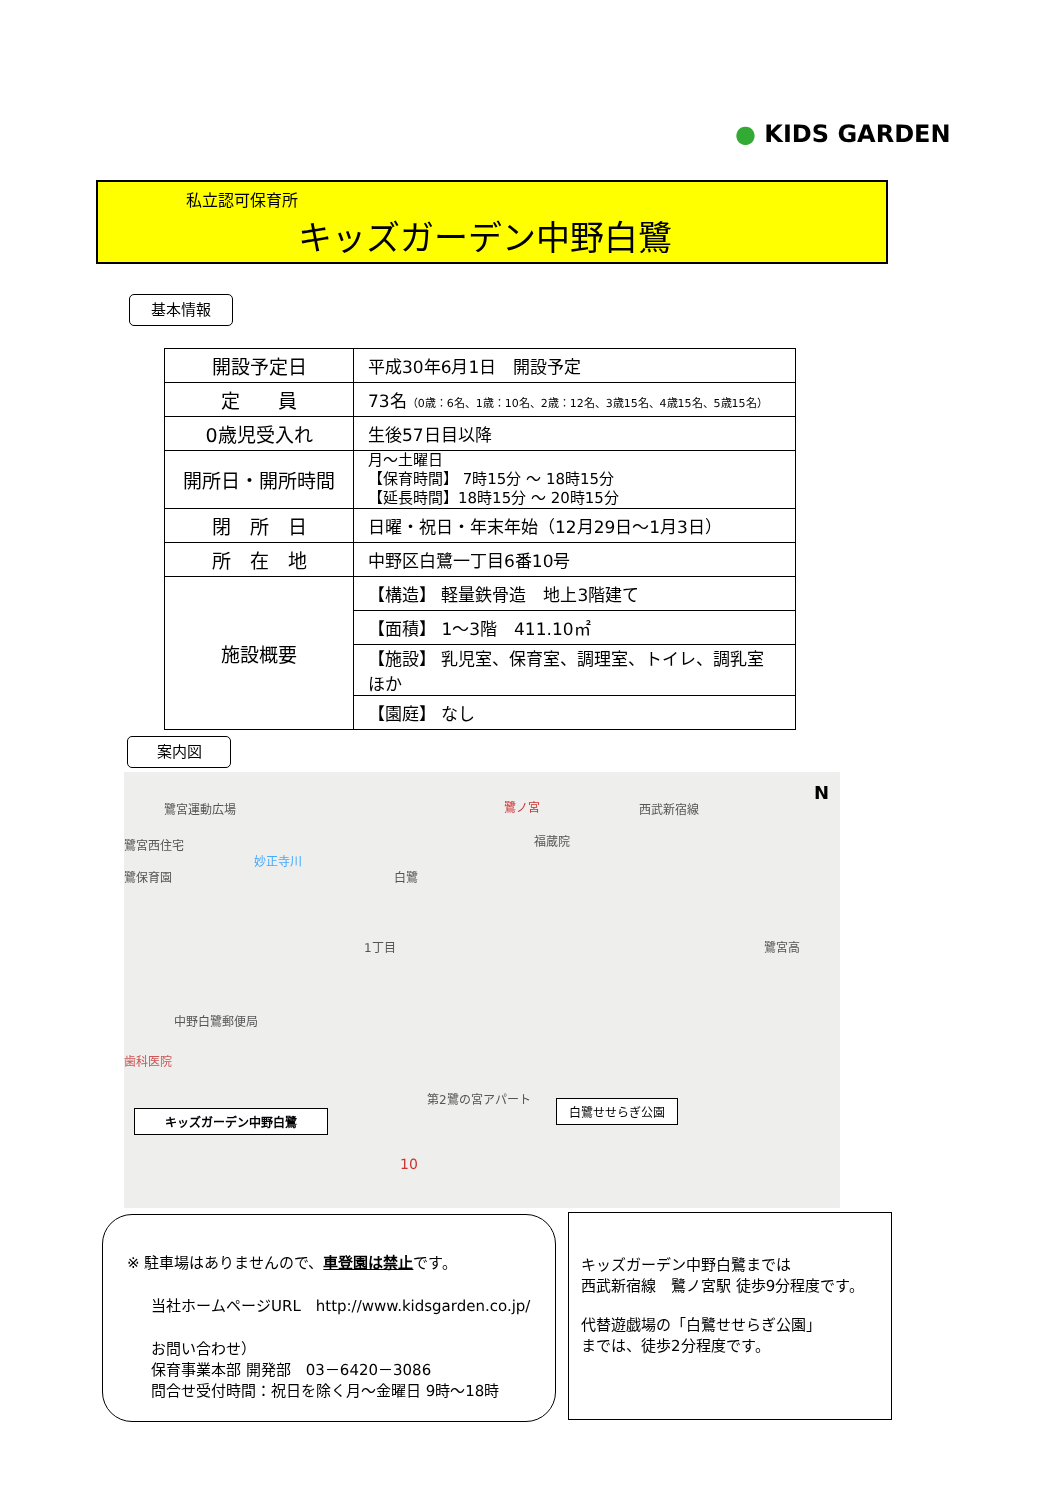● KIDS GARDEN
私立認可保育所
キッズガーデン中野白鷺
基本情報
| 開設予定日 | 平成30年6月1日 開設予定 |
| 定 員 | 73名 （0歳：6名、1歳：10名、2歳：12名、3歳15名、4歳15名、5歳15名） |
| 0歳児受入れ | 生後57日目以降 |
| 開所日・開所時間 | 月～土曜日 【保育時間】 7時15分 ～ 18時15分 【延長時間】18時15分 ～ 20時15分 |
| 閉 所 日 | 日曜・祝日・年末年始（12月29日～1月3日） |
| 所 在 地 | 中野区白鷺一丁目6番10号 |
| 施設概要 | 【構造】 軽量鉄骨造 地上3階建て |
| | 【面積】 1～3階 411.10㎡ |
| | 【施設】 乳児室、保育室、調理室、トイレ、調乳室ほか |
| | 【園庭】 なし |
案内図
鷺宮運動広場 鷺ノ宮 西武新宿線
N
福蔵院 鷺宮西住宅
妙正寺川
鷺保育園 白鷺
1丁目 鷺宮高
中野白鷺郵便局
歯科医院
第2鷺の宮アパート
キッズガーデン中野白鷺
白鷺せせらぎ公園
10
※ 駐車場はありませんので、車登園は禁止です。
当社ホームページURL　http://www.kidsgarden.co.jp/
お問い合わせ）
保育事業本部 開発部　03－6420－3086
問合せ受付時間：祝日を除く月～金曜日 9時～18時
キッズガーデン中野白鷺までは
西武新宿線　鷺ノ宮駅 徒歩9分程度です。
代替遊戯場の「白鷺せせらぎ公園」
までは、徒歩2分程度です。